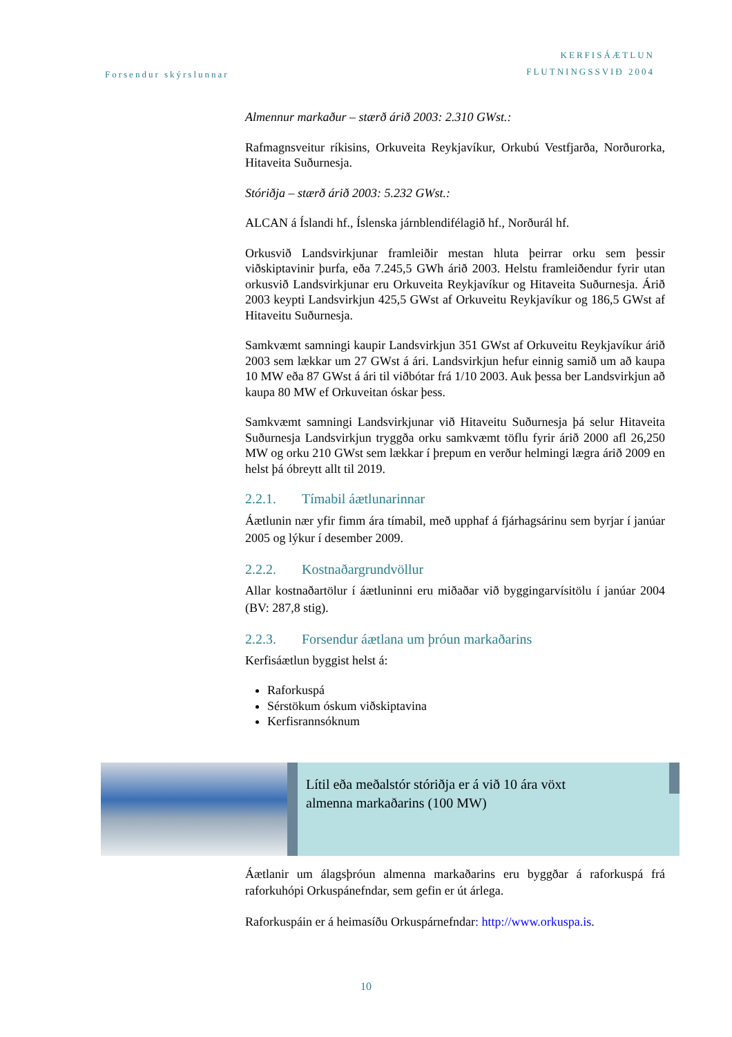Forsendur skýrslunnar
KERFISÁÆTLUN
FLUTNINGSSVIÐ 2004
Almennur markaður – stærð árið 2003: 2.310 GWst.:
Rafmagnsveitur ríkisins, Orkuveita Reykjavíkur, Orkubú Vestfjarða, Norðurorka, Hitaveita Suðurnesja.
Stóriðja – stærð árið 2003: 5.232 GWst.:
ALCAN á Íslandi hf., Íslenska járnblendifélagið hf., Norðurál hf.
Orkusvið Landsvirkjunar framleiðir mestan hluta þeirrar orku sem þessir viðskiptavinir þurfa, eða 7.245,5 GWh árið 2003. Helstu framleiðendur fyrir utan orkusvið Landsvirkjunar eru Orkuveita Reykjavíkur og Hitaveita Suðurnesja. Árið 2003 keypti Landsvirkjun 425,5 GWst af Orkuveitu Reykjavíkur og 186,5 GWst af Hitaveitu Suðurnesja.
Samkvæmt samningi kaupir Landsvirkjun 351 GWst af Orkuveitu Reykjavíkur árið 2003 sem lækkar um 27 GWst á ári. Landsvirkjun hefur einnig samið um að kaupa 10 MW eða 87 GWst á ári til viðbótar frá 1/10 2003. Auk þessa ber Landsvirkjun að kaupa 80 MW ef Orkuveitan óskar þess.
Samkvæmt samningi Landsvirkjunar við Hitaveitu Suðurnesja þá selur Hitaveita Suðurnesja Landsvirkjun tryggða orku samkvæmt töflu fyrir árið 2000 afl 26,250 MW og orku 210 GWst sem lækkar í þrepum en verður helmingi lægra árið 2009 en helst þá óbreytt allt til 2019.
2.2.1. Tímabil áætlunarinnar
Áætlunin nær yfir fimm ára tímabil, með upphaf á fjárhagsárinu sem byrjar í janúar 2005 og lýkur í desember 2009.
2.2.2. Kostnaðargrundvöllur
Allar kostnaðartölur í áætluninni eru miðaðar við byggingarvísitölu í janúar 2004 (BV: 287,8 stig).
2.2.3. Forsendur áætlana um þróun markaðarins
Kerfisáætlun byggist helst á:
Raforkuspá
Sérstökum óskum viðskiptavina
Kerfisrannsóknum
Lítil eða meðalstór stóriðja er á við 10 ára vöxt
almenna markaðarins (100 MW)
Áætlanir um álagsþróun almenna markaðarins eru byggðar á raforkuspá frá raforkuhópi Orkuspánefndar, sem gefin er út árlega.
Raforkuspáin er á heimasíðu Orkuspárnefndar: http://www.orkuspa.is.
10